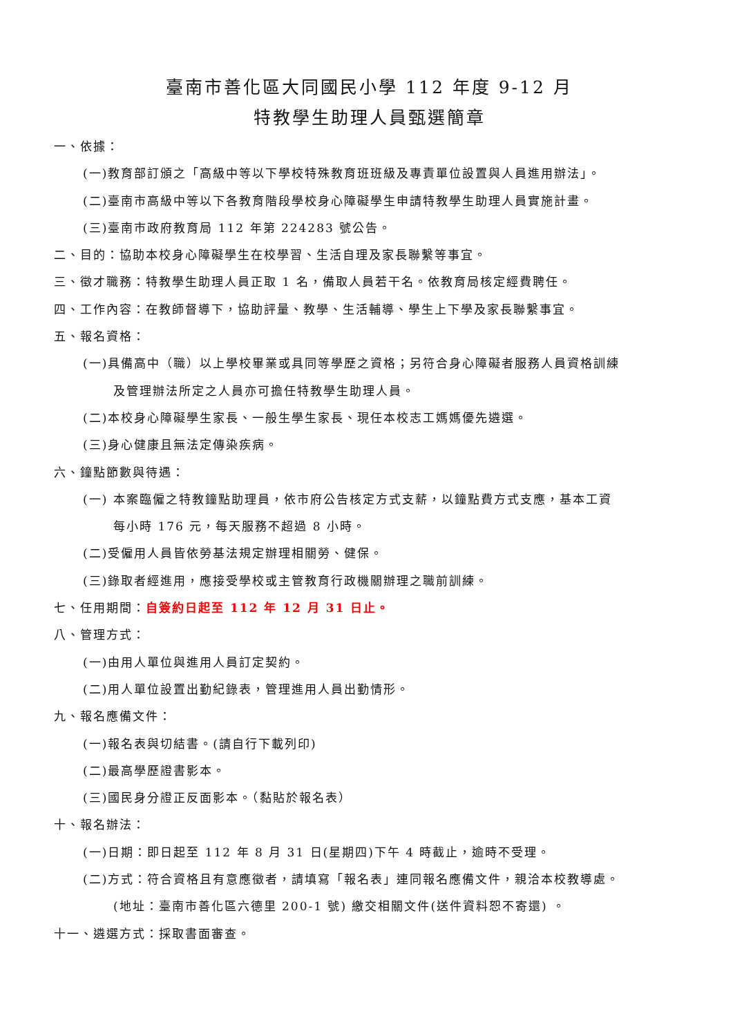臺南市善化區大同國民小學 112 年度 9-12 月
特教學生助理人員甄選簡章
一、依據：
(一)教育部訂頒之「高級中等以下學校特殊教育班班級及專責單位設置與人員進用辦法」。
(二)臺南市高級中等以下各教育階段學校身心障礙學生申請特教學生助理人員實施計畫。
(三)臺南市政府教育局 112 年第 224283 號公告。
二、目的：協助本校身心障礙學生在校學習、生活自理及家長聯繫等事宜。
三、徵才職務：特教學生助理人員正取 1 名，備取人員若干名。依教育局核定經費聘任。
四、工作內容：在教師督導下，協助評量、教學、生活輔導、學生上下學及家長聯繫事宜。
五、報名資格：
(一)具備高中（職）以上學校畢業或具同等學歷之資格；另符合身心障礙者服務人員資格訓練
及管理辦法所定之人員亦可擔任特教學生助理人員。
(二)本校身心障礙學生家長、一般生學生家長、現任本校志工媽媽優先遴選。
(三)身心健康且無法定傳染疾病。
六、鐘點節數與待遇：
(一) 本案臨僱之特教鐘點助理員，依市府公告核定方式支薪，以鐘點費方式支應，基本工資
每小時 176 元，每天服務不超過 8 小時。
(二)受僱用人員皆依勞基法規定辦理相關勞、健保。
(三)錄取者經進用，應接受學校或主管教育行政機關辦理之職前訓練。
七、任用期間：自簽約日起至 112 年 12 月 31 日止。
八、管理方式：
(一)由用人單位與進用人員訂定契約。
(二)用人單位設置出勤紀錄表，管理進用人員出勤情形。
九、報名應備文件：
(一)報名表與切結書。(請自行下載列印)
(二)最高學歷證書影本。
(三)國民身分證正反面影本。（黏貼於報名表）
十、報名辦法：
(一)日期：即日起至 112 年 8 月 31 日(星期四)下午 4 時截止，逾時不受理。
(二)方式：符合資格且有意應徵者，請填寫「報名表」連同報名應備文件，親洽本校教導處。
(地址：臺南市善化區六德里 200-1 號) 繳交相關文件(送件資料恕不寄還) 。
十一、遴選方式：採取書面審查。